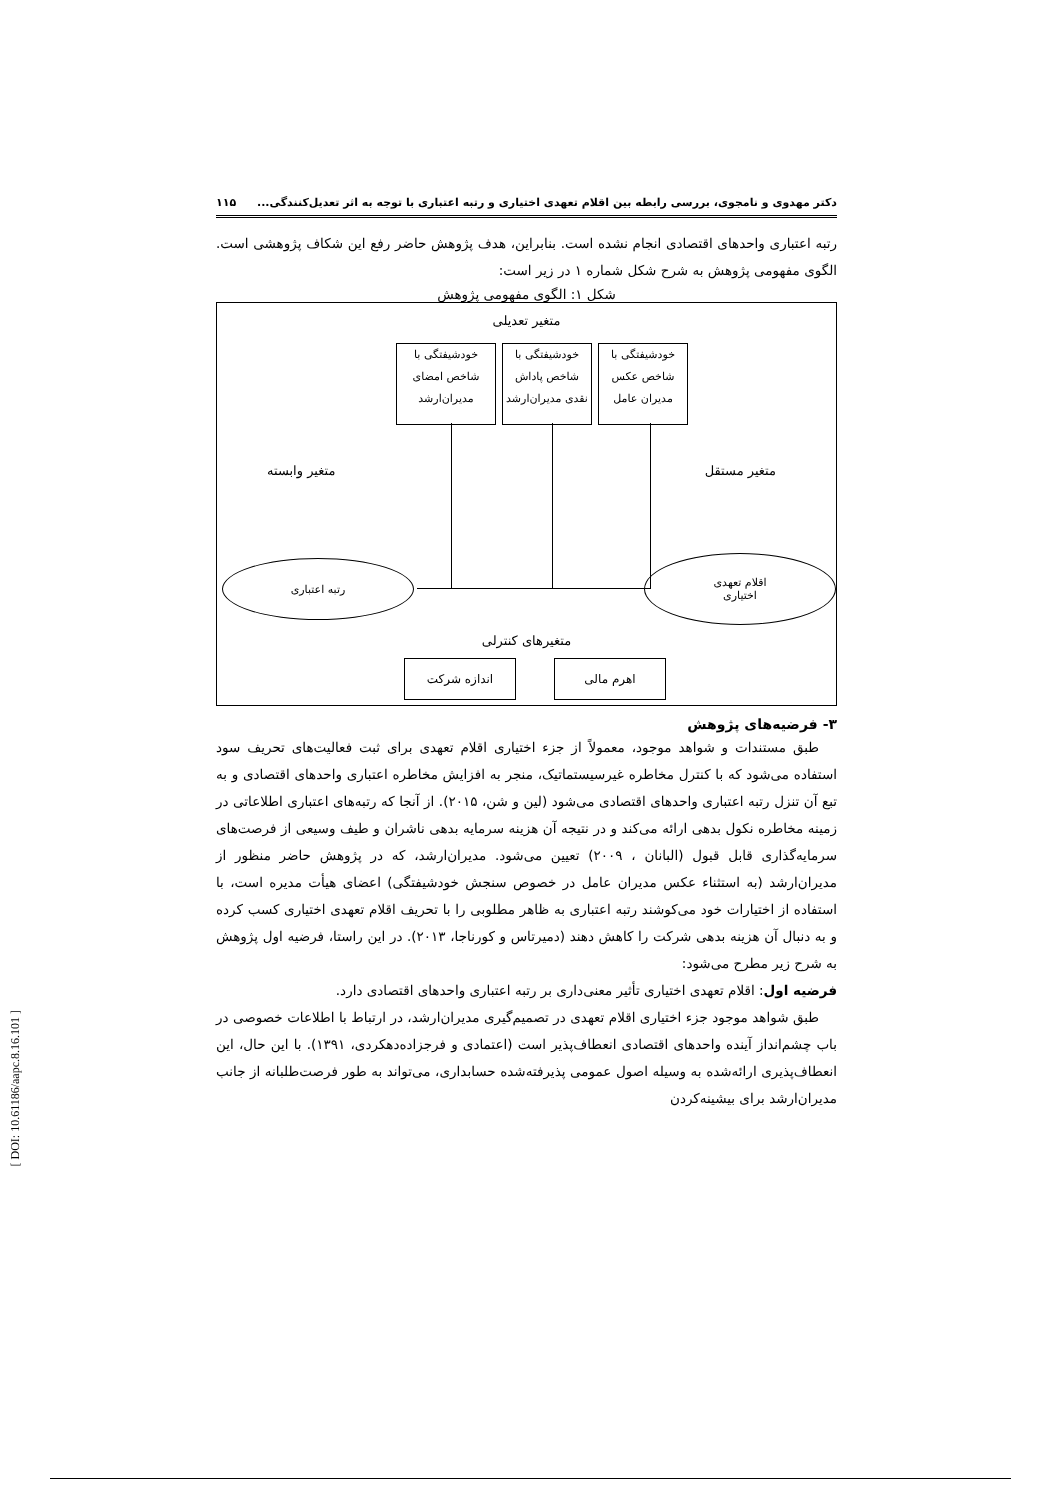دکتر مهدوی و نامجوی، بررسی رابطه بین اقلام تعهدی اختیاری و رتبه اعتباری با توجه به اثر تعدیل‌کنندگی... ۱۱۵
رتبه اعتباری واحدهای اقتصادی انجام نشده است. بنابراین، هدف پژوهش حاضر رفع این شکاف پژوهشی است. الگوی مفهومی پژوهش به شرح شکل شماره ۱ در زیر است:
شکل ۱: الگوی مفهومی پژوهش
متغیر تعدیلی
خودشیفتگی با
شاخص عکس
مدیران عامل
خودشیفتگی با
شاخص پاداش
نقدی مدیران‌ارشد
خودشیفتگی با
شاخص امضای
مدیران‌ارشد
متغیر مستقل متغیر وابسته
اقلام تعهدی
اختیاری
رتبه اعتباری
متغیرهای کنترلی
اهرم مالی اندازه شرکت
۳- فرضیه‌های پژوهش
طبق مستندات و شواهد موجود، معمولاً از جزء اختیاری اقلام تعهدی برای ثبت فعالیت‌های تحریف سود استفاده می‌شود که با کنترل مخاطره غیرسیستماتیک، منجر به افزایش مخاطره اعتباری واحدهای اقتصادی و به تبع آن تنزل رتبه اعتباری واحدهای اقتصادی می‌شود (لین و شن، ۲۰۱۵). از آنجا که رتبه‌های اعتباری اطلاعاتی در زمینه مخاطره نکول بدهی ارائه می‌کند و در نتیجه آن هزینه سرمایه بدهی ناشران و طیف وسیعی از فرصت‌های سرمایه‌گذاری قابل قبول (البانان ، ۲۰۰۹) تعیین می‌شود. مدیران‌ارشد، که در پژوهش حاضر منظور از مدیران‌ارشد (به استثناء عکس مدیران عامل در خصوص سنجش خودشیفتگی) اعضای هیأت مدیره است، با استفاده از اختیارات خود می‌کوشند رتبه اعتباری به ظاهر مطلوبی را با تحریف اقلام تعهدی اختیاری کسب کرده و به دنبال آن هزینه بدهی شرکت را کاهش دهند (دمیرتاس و کورناجا، ۲۰۱۳). در این راستا، فرضیه اول پژوهش به شرح زیر مطرح می‌شود:
فرضیه اول: اقلام تعهدی اختیاری تأثیر معنی‌داری بر رتبه اعتباری واحدهای اقتصادی دارد.
طبق شواهد موجود جزء اختیاری اقلام تعهدی در تصمیم‌گیری مدیران‌ارشد، در ارتباط با اطلاعات خصوصی در باب چشم‌انداز آینده واحدهای اقتصادی انعطاف‌پذیر است (اعتمادی و فرجزاده‌دهکردی، ۱۳۹۱). با این حال، این انعطاف‌پذیری ارائه‌شده به وسیله اصول عمومی پذیرفته‌شده حسابداری، می‌تواند به طور فرصت‌طلبانه از جانب مدیران‌ارشد برای بیشینه‌کردن
[ DOI: 10.61186/aapc.8.16.101 ]